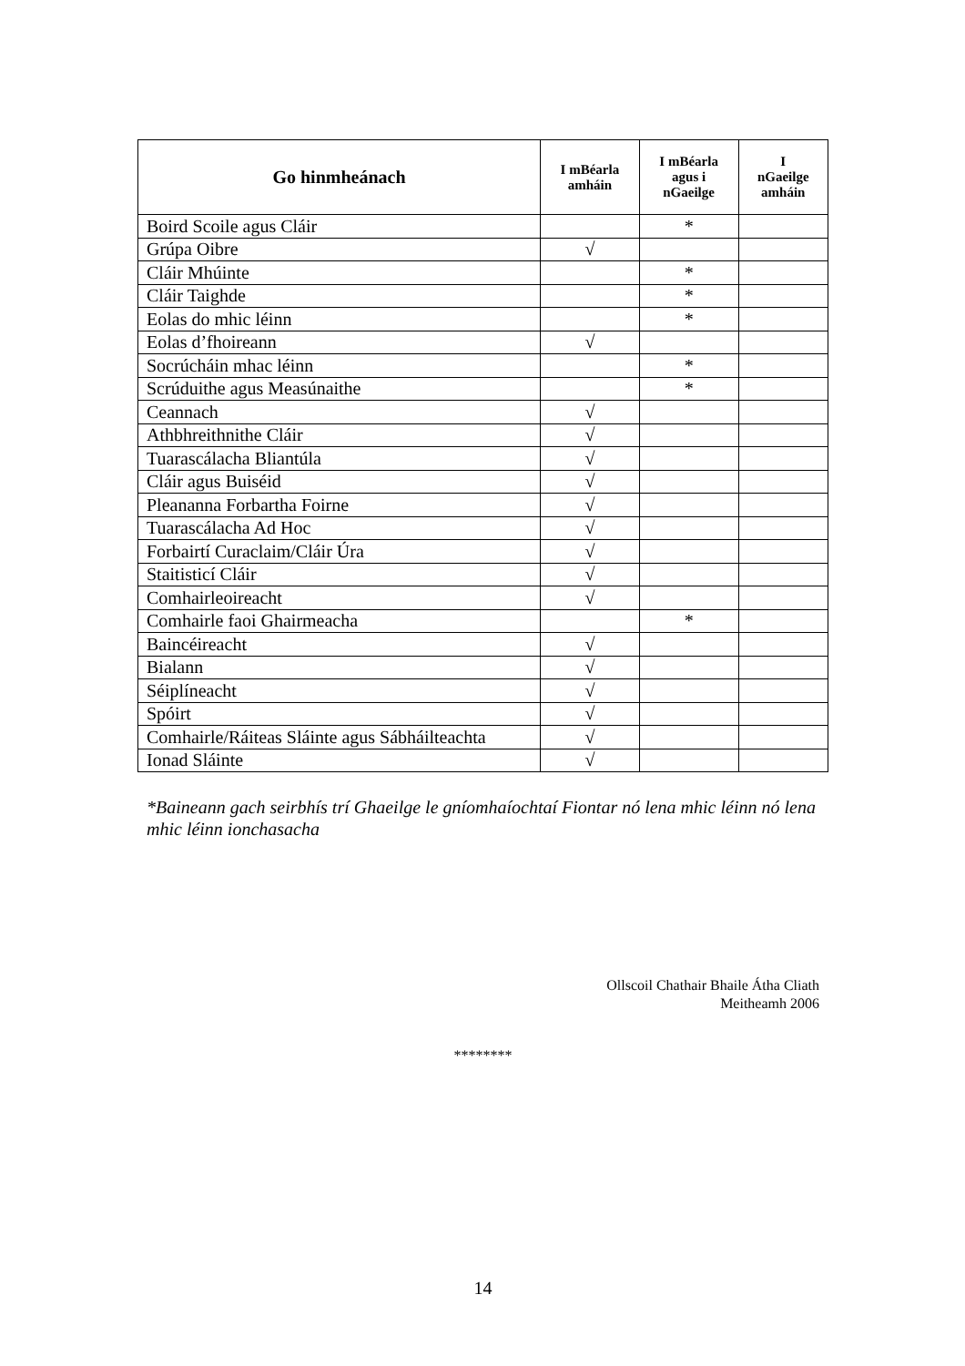| Go hinmheánach | I mBéarla amháin | I mBéarla agus i nGaeilge | I nGaeilge amháin |
| --- | --- | --- | --- |
| Boird Scoile agus Cláir | | * | |
| Grúpa Oibre | √ | | |
| Cláir Mhúinte | | * | |
| Cláir Taighde | | * | |
| Eolas do mhic léinn | | * | |
| Eolas d’fhoireann | √ | | |
| Socrúcháin mhac léinn | | * | |
| Scrúduithe agus Measúnaithe | | * | |
| Ceannach | √ | | |
| Athbhreithnithe Cláir | √ | | |
| Tuarascálacha Bliantúla | √ | | |
| Cláir agus Buiséid | √ | | |
| Pleananna Forbartha Foirne | √ | | |
| Tuarascálacha Ad Hoc | √ | | |
| Forbairtí Curaclaim/Cláir Úra | √ | | |
| Staitisticí Cláir | √ | | |
| Comhairleoireacht | √ | | |
| Comhairle faoi Ghairmeacha | | * | |
| Baincéireacht | √ | | |
| Bialann | √ | | |
| Séiplíneacht | √ | | |
| Spóirt | √ | | |
| Comhairle/Ráiteas Sláinte agus Sábháilteachta | √ | | |
| Ionad Sláinte | √ | | |
*Baineann gach seirbhís trí Ghaeilge le gníomhaíochtaí Fiontar nó lena mhic léinn nó lena mhic léinn ionchasacha
Ollscoil Chathair Bhaile Átha Cliath
Meitheamh 2006
********
14